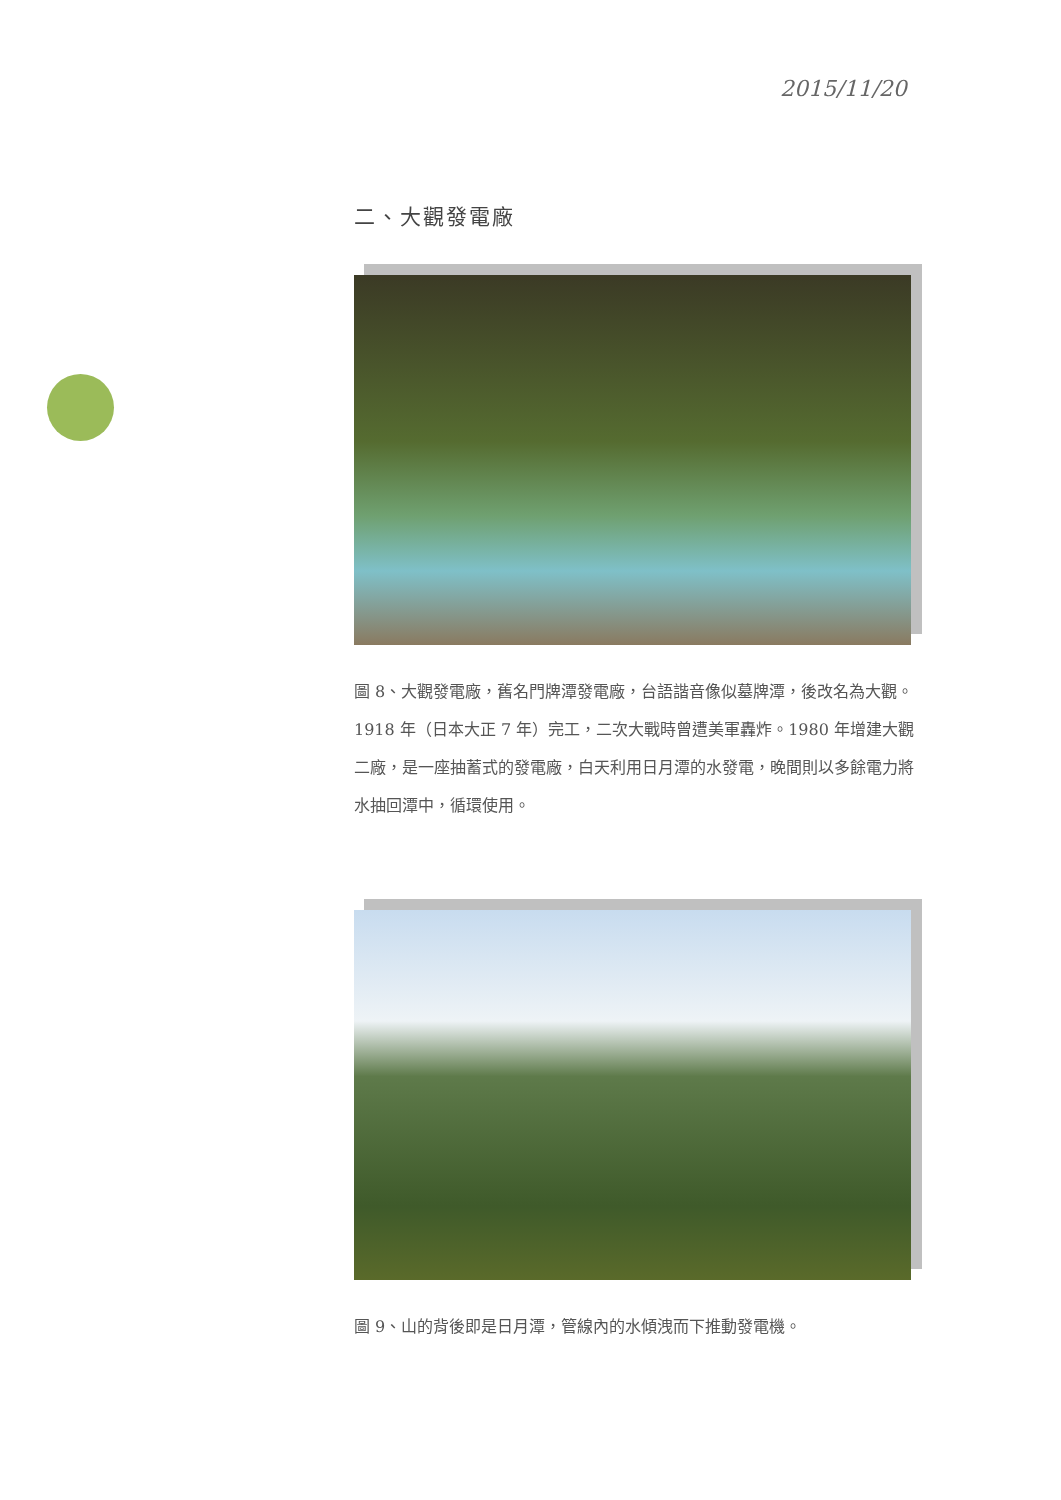2015/11/20
二、大觀發電廠
圖 8、大觀發電廠，舊名門牌潭發電廠，台語諧音像似墓牌潭，後改名為大觀。1918 年（日本大正 7 年）完工，二次大戰時曾遭美軍轟炸。1980 年增建大觀二廠，是一座抽蓄式的發電廠，白天利用日月潭的水發電，晚間則以多餘電力將水抽回潭中，循環使用。
圖 9、山的背後即是日月潭，管線內的水傾洩而下推動發電機。